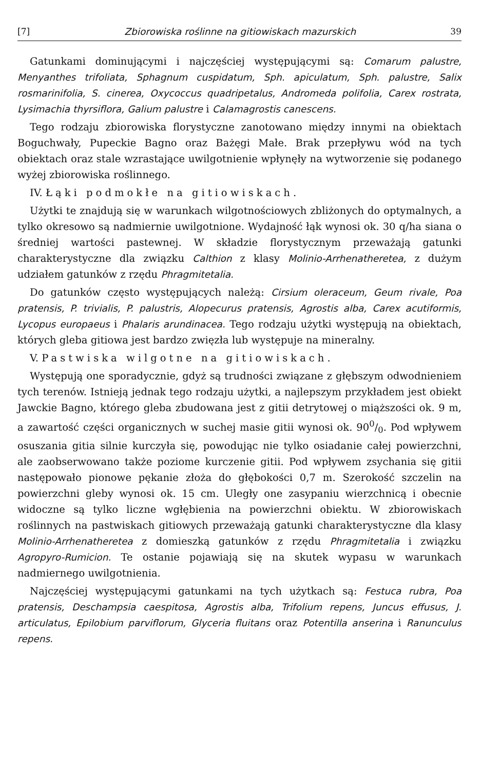[7] Zbiorowiska roślinne na gitiowiskach mazurskich 39
Gatunkami dominującymi i najczęściej występującymi są: Comarum palustre, Menyanthes trifoliata, Sphagnum cuspidatum, Sph. apiculatum, Sph. palustre, Salix rosmarinifolia, S. cinerea, Oxycoccus quadripetalus, Andromeda polifolia, Carex rostrata, Lysimachia thyrsiflora, Galium palustre i Calamagrostis canescens.
Tego rodzaju zbiorowiska florystyczne zanotowano między innymi na obiektach Boguchwały, Pupeckie Bagno oraz Bażęgi Małe. Brak przepływu wód na tych obiektach oraz stale wzrastające uwilgotnienie wpłynęły na wytworzenie się podanego wyżej zbiorowiska roślinnego.
IV. Łąki podmokłe na gitiowiskach.
Użytki te znajdują się w warunkach wilgotnościowych zbliżonych do optymalnych, a tylko okresowo są nadmiernie uwilgotnione. Wydajność łąk wynosi ok. 30 q/ha siana o średniej wartości pastewnej. W składzie florystycznym przeważają gatunki charakterystyczne dla związku Calthion z klasy Molinio-Arrhenatheretea, z dużym udziałem gatunków z rzędu Phragmitetalia.
Do gatunków często występujących należą: Cirsium oleraceum, Geum rivale, Poa pratensis, P. trivialis, P. palustris, Alopecurus pratensis, Agrostis alba, Carex acutiformis, Lycopus europaeus i Phalaris arundinacea. Tego rodzaju użytki występują na obiektach, których gleba gitiowa jest bardzo zwięzła lub występuje na mineralny.
V. Pastwiska wilgotne na gitiowiskach.
Występują one sporadycznie, gdyż są trudności związane z głębszym odwodnieniem tych terenów. Istnieją jednak tego rodzaju użytki, a najlepszym przykładem jest obiekt Jawckie Bagno, którego gleba zbudowana jest z gitii detrytowej o miąższości ok. 9 m, a zawartość części organicznych w suchej masie gitii wynosi ok. 900/0. Pod wpływem osuszania gitia silnie kurczyła się, powodując nie tylko osiadanie całej powierzchni, ale zaobserwowano także poziome kurczenie gitii. Pod wpływem zsychania się gitii następowało pionowe pękanie złoża do głębokości 0,7 m. Szerokość szczelin na powierzchni gleby wynosi ok. 15 cm. Uległy one zasypaniu wierzchnicą i obecnie widoczne są tylko liczne wgłębienia na powierzchni obiektu. W zbiorowiskach roślinnych na pastwiskach gitiowych przeważają gatunki charakterystyczne dla klasy Molinio-Arrhenatheretea z domieszką gatunków z rzędu Phragmitetalia i związku Agropyro-Rumicion. Te ostanie pojawiają się na skutek wypasu w warunkach nadmiernego uwilgotnienia.
Najczęściej występującymi gatunkami na tych użytkach są: Festuca rubra, Poa pratensis, Deschampsia caespitosa, Agrostis alba, Trifolium repens, Juncus effusus, J. articulatus, Epilobium parviflorum, Glyceria fluitans oraz Potentilla anserina i Ranunculus repens.